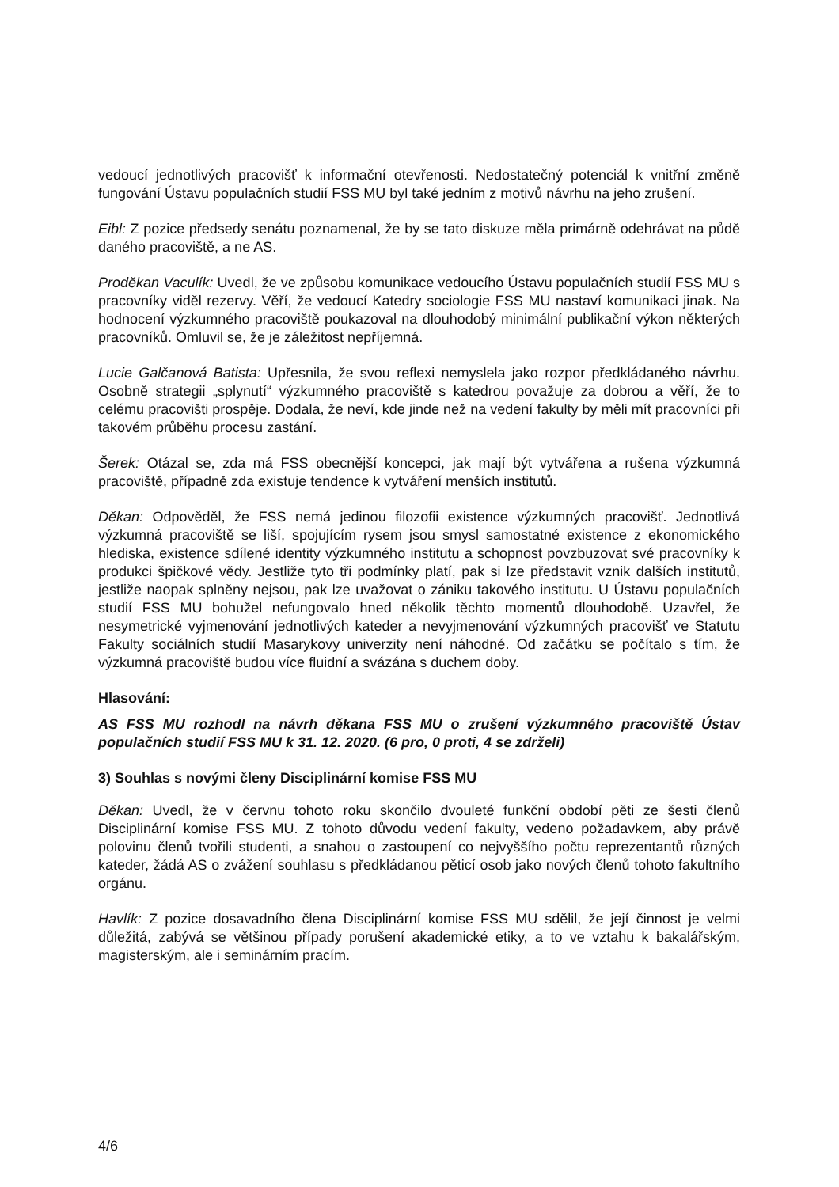vedoucí jednotlivých pracovišť k informační otevřenosti. Nedostatečný potenciál k vnitřní změně fungování Ústavu populačních studií FSS MU byl také jedním z motivů návrhu na jeho zrušení.
Eibl: Z pozice předsedy senátu poznamenal, že by se tato diskuze měla primárně odehrávat na půdě daného pracoviště, a ne AS.
Proděkan Vaculík: Uvedl, že ve způsobu komunikace vedoucího Ústavu populačních studií FSS MU s pracovníky viděl rezervy. Věří, že vedoucí Katedry sociologie FSS MU nastaví komunikaci jinak. Na hodnocení výzkumného pracoviště poukazoval na dlouhodobý minimální publikační výkon některých pracovníků. Omluvil se, že je záležitost nepříjemná.
Lucie Galčanová Batista: Upřesnila, že svou reflexi nemyslela jako rozpor předkládaného návrhu. Osobně strategii „splynutí“ výzkumného pracoviště s katedrou považuje za dobrou a věří, že to celému pracovišti prospěje. Dodala, že neví, kde jinde než na vedení fakulty by měli mít pracovníci při takovém průběhu procesu zastání.
Šerek: Otázal se, zda má FSS obecnější koncepci, jak mají být vytvářena a rušena výzkumná pracoviště, případně zda existuje tendence k vytváření menších institutů.
Děkan: Odpověděl, že FSS nemá jedinou filozofii existence výzkumných pracovišť. Jednotlivá výzkumná pracoviště se liší, spojujícím rysem jsou smysl samostatné existence z ekonomického hlediska, existence sdílené identity výzkumného institutu a schopnost povzbuzovat své pracovníky k produkci špičkové vědy. Jestliže tyto tři podmínky platí, pak si lze představit vznik dalších institutů, jestliže naopak splněny nejsou, pak lze uvažovat o zániku takového institutu. U Ústavu populačních studií FSS MU bohužel nefungovalo hned několik těchto momentů dlouhodobě. Uzavřel, že nesymetrické vyjmenování jednotlivých kateder a nevyjmenování výzkumných pracovišť ve Statutu Fakulty sociálních studií Masarykovy univerzity není náhodné. Od začátku se počítalo s tím, že výzkumná pracoviště budou více fluidní a svázána s duchem doby.
Hlasování:
AS FSS MU rozhodl na návrh děkana FSS MU o zrušení výzkumného pracoviště Ústav populačních studií FSS MU k 31. 12. 2020. (6 pro, 0 proti, 4 se zdrželi)
3) Souhlas s novými členy Disciplinární komise FSS MU
Děkan: Uvedl, že v červnu tohoto roku skončilo dvouleté funkční období pěti ze šesti členů Disciplinární komise FSS MU. Z tohoto důvodu vedení fakulty, vedeno požadavkem, aby právě polovinu členů tvořili studenti, a snahou o zastoupení co nejvyššího počtu reprezentantů různých kateder, žádá AS o zvážení souhlasu s předkládanou pěticí osob jako nových členů tohoto fakultního orgánu.
Havlík: Z pozice dosavadního člena Disciplinární komise FSS MU sdělil, že její činnost je velmi důležitá, zabývá se většinou případy porušení akademické etiky, a to ve vztahu k bakalářským, magisterským, ale i seminárním pracím.
4/6